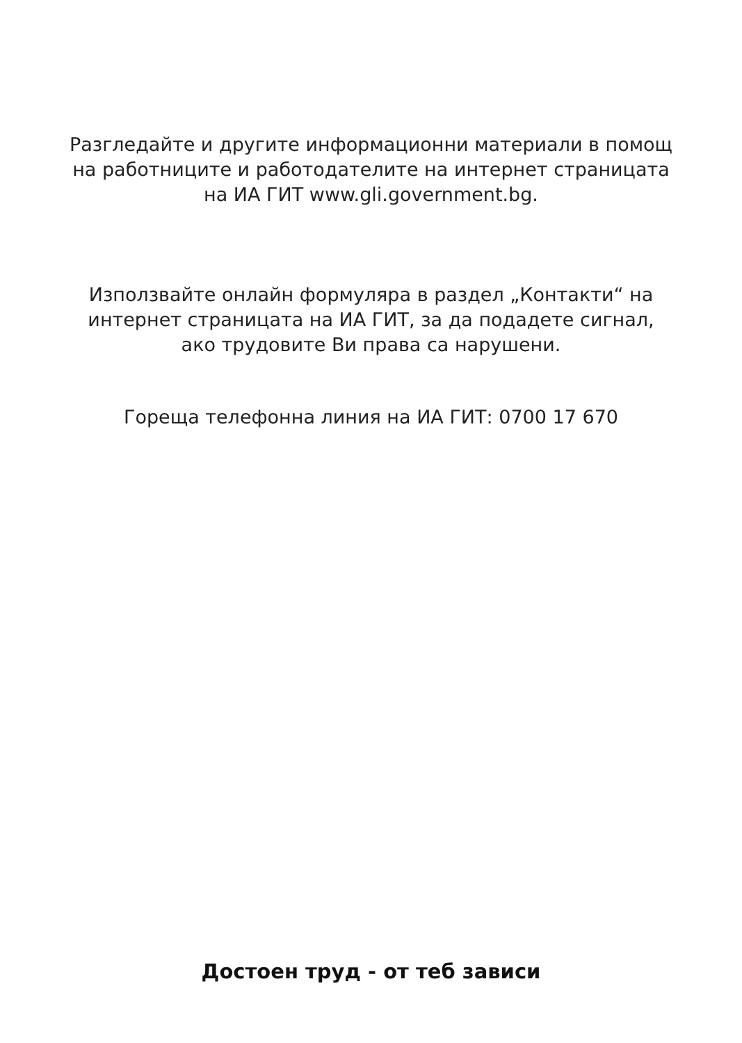Разгледайте и другите информационни материали в помощ
на работниците и работодателите на интернет страницата
на ИА ГИТ www.gli.government.bg.
Използвайте онлайн формуляра в раздел „Контакти“ на
интернет страницата на ИА ГИТ, за да подадете сигнал,
ако трудовите Ви права са нарушени.
Гореща телефонна линия на ИА ГИТ: 0700 17 670
Достоен труд - от теб зависи